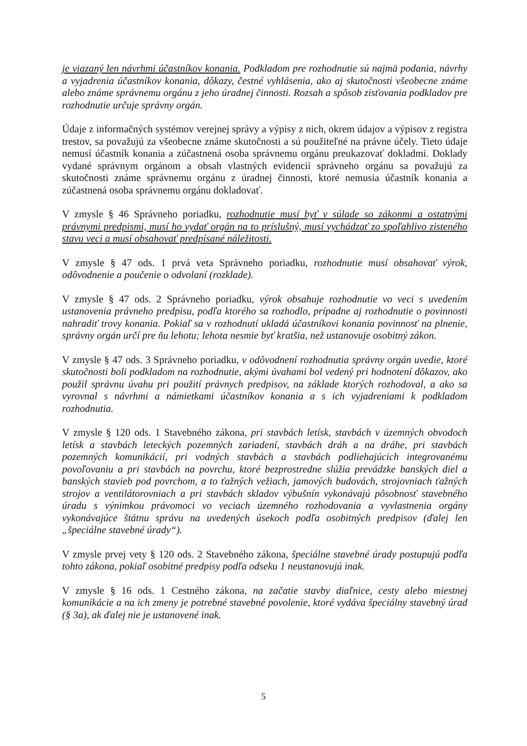je viazaný len návrhmi účastníkov konania. Podkladom pre rozhodnutie sú najmä podania, návrhy a vyjadrenia účastníkov konania, dôkazy, čestné vyhlásenia, ako aj skutočnosti všeobecne známe alebo známe správnemu orgánu z jeho úradnej činnosti. Rozsah a spôsob zisťovania podkladov pre rozhodnutie určuje správny orgán.
Údaje z informačných systémov verejnej správy a výpisy z nich, okrem údajov a výpisov z registra trestov, sa považujú za všeobecne známe skutočnosti a sú použiteľné na právne účely. Tieto údaje nemusí účastník konania a zúčastnená osoba správnemu orgánu preukazovať dokladmi. Doklady vydané správnym orgánom a obsah vlastných evidencií správneho orgánu sa považujú za skutočnosti známe správnemu orgánu z úradnej činnosti, ktoré nemusia účastník konania a zúčastnená osoba správnemu orgánu dokladovať.
V zmysle § 46 Správneho poriadku, rozhodnutie musí byť v súlade so zákonmi a ostatnými právnymi predpismi, musí ho vydať orgán na to príslušný, musí vychádzať zo spoľahlivo zisteného stavu veci a musí obsahovať predpísané náležitosti.
V zmysle § 47 ods. 1 prvá veta Správneho poriadku, rozhodnutie musí obsahovať výrok, odôvodnenie a poučenie o odvolaní (rozklade).
V zmysle § 47 ods. 2 Správneho poriadku, výrok obsahuje rozhodnutie vo veci s uvedením ustanovenia právneho predpisu, podľa ktorého sa rozhodlo, prípadne aj rozhodnutie o povinnosti nahradiť trovy konania. Pokiaľ sa v rozhodnutí ukladá účastníkovi konania povinnosť na plnenie, správny orgán určí pre ňu lehotu; lehota nesmie byť kratšia, než ustanovuje osobitný zákon.
V zmysle § 47 ods. 3 Správneho poriadku, v odôvodnení rozhodnutia správny orgán uvedie, ktoré skutočnosti boli podkladom na rozhodnutie, akými úvahami bol vedený pri hodnotení dôkazov, ako použil správnu úvahu pri použití právnych predpisov, na základe ktorých rozhodoval, a ako sa vyrovnal s návrhmi a námietkami účastníkov konania a s ich vyjadreniami k podkladom rozhodnutia.
V zmysle § 120 ods. 1 Stavebného zákona, pri stavbách letísk, stavbách v územných obvodoch letísk a stavbách leteckých pozemných zariadení, stavbách dráh a na dráhe, pri stavbách pozemných komunikácií, pri vodných stavbách a stavbách podliehajúcich integrovanému povoľovaniu a pri stavbách na povrchu, ktoré bezprostredne slúžia prevádzke banských diel a banských stavieb pod povrchom, a to ťažných vežiach, jamových budovách, strojovniach ťažných strojov a ventilátorovniach a pri stavbách skladov výbušnín vykonávajú pôsobnosť stavebného úradu s výnimkou právomoci vo veciach územného rozhodovania a vyvlastnenia orgány vykonávajúce štátnu správu na uvedených úsekoch podľa osobitných predpisov (ďalej len „špeciálne stavebné úrady“).
V zmysle prvej vety § 120 ods. 2 Stavebného zákona, špeciálne stavebné úrady postupujú podľa tohto zákona, pokiaľ osobitné predpisy podľa odseku 1 neustanovujú inak.
V zmysle § 16 ods. 1 Cestného zákona, na začatie stavby diaľnice, cesty alebo miestnej komunikácie a na ich zmeny je potrebné stavebné povolenie, ktoré vydáva špeciálny stavebný úrad (§ 3a), ak ďalej nie je ustanovené inak.
5